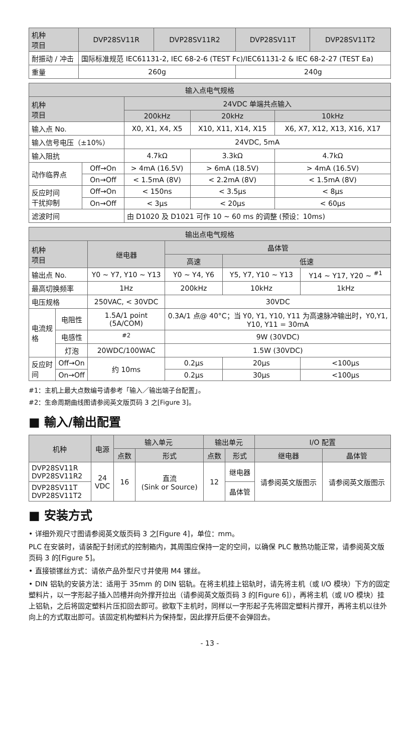| 机种 项目 | DVP28SV11R | DVP28SV11R2 | DVP28SV11T | DVP28SV11T2 |
| --- | --- | --- | --- | --- |
| 耐振动 / 冲击 | 国际标准规范 IEC61131-2, IEC 68-2-6 (TEST Fc)/IEC61131-2 & IEC 68-2-27 (TEST Ea) | | | |
| 重量 | 260g | | 240g | |
| 输入点电气规格 | | | | |
| --- | --- | --- | --- | --- |
| 机种 项目 | | 24VDC 单端共点输入 | | |
| | | 200kHz | 20kHz | 10kHz |
| 输入点 No. | | X0, X1, X4, X5 | X10, X11, X14, X15 | X6, X7, X12, X13, X16, X17 |
| 输入信号电压（±10%） | | 24VDC, 5mA | | |
| 输入阻抗 | | 4.7kΩ | 3.3kΩ | 4.7kΩ |
| 动作临界点 | Off→On | > 4mA (16.5V) | > 6mA (18.5V) | > 4mA (16.5V) |
| | On→Off | < 1.5mA (8V) | < 2.2mA (8V) | < 1.5mA (8V) |
| 反应时间 干扰抑制 | Off→On | < 150ns | < 3.5μs | < 8μs |
| | On→Off | < 3μs | < 20μs | < 60μs |
| 滤波时间 | | 由 D1020 及 D1021 可作 10 ~ 60 ms 的调整 (预设：10ms) | | |
| 输出点电气规格 | | | | | |
| --- | --- | --- | --- | --- | --- |
| 机种 项目 | | 继电器 | 晶体管 | | |
| | | | 高速 | 低速 | |
| 输出点 No. | | Y0 ~ Y7, Y10 ~ Y13 | Y0 ~ Y4, Y6 | Y5, Y7, Y10 ~ Y13 | Y14 ~ Y17, Y20 ~ <sup>#1</sup> |
| 最高切换频率 | | 1Hz | 200kHz | 10kHz | 1kHz |
| 电压规格 | | 250VAC, < 30VDC | 30VDC | | |
| 电流规格 | 电阻性 | 1.5A/1 point (5A/COM) | 0.3A/1 点@ 40°C；当 Y0, Y1, Y10, Y11 为高速脉冲输出时，Y0,Y1, Y10, Y11 = 30mA | | |
| | 电感性 | <sup>#2</sup> | 9W (30VDC) | | |
| | 灯泡 | 20WDC/100WAC | 1.5W (30VDC) | | |
| 反应时间 | Off→On | 约 10ms | 0.2μs | 20μs | <100μs |
| | On→Off | | 0.2μs | 30μs | <100μs |
#1：主机上最大点数编号请参考「输入／输出端子台配置」。
#2：生命周期曲线图请参阅英文版页码 3 之[Figure 3]。
■ 輸入/輸出配置
| 机种 | 电源 | 输入单元 | | 输出单元 | | I/O 配置 | |
| --- | --- | --- | --- | --- | --- | --- | --- |
| | | 点数 | 形式 | 点数 | 形式 | 继电器 | 晶体管 |
| DVP28SV11R DVP28SV11R2 | 24 VDC | 16 | 直流 (Sink or Source) | 12 | 继电器 | 请参阅英文版图示 | 请参阅英文版图示 |
| DVP28SV11T DVP28SV11T2 | | | | | 晶体管 | | |
■ 安装方式
• 详细外观尺寸图请参阅英文版页码 3 之[Figure 4]，单位：mm。
PLC 在安装时，请装配于封闭式的控制箱内，其周围应保持一定的空间，以确保 PLC 散热功能正常，请参阅英文版页码 3 的[Figure 5]。
• 直接锁镙丝方式：请依产品外型尺寸并使用 M4 镙丝。
• DIN 铝轨的安装方法：适用于 35mm 的 DIN 铝轨。在将主机挂上铝轨时，请先将主机（或 I/O 模块）下方的固定塑料片，以一字形起子插入凹槽并向外撑开拉出（请参阅英文版页码 3 的[Figure 6]），再将主机（或 I/O 模块）挂上铝轨，之后将固定塑料片压扣回去即可。欲取下主机时，同样以一字形起子先将固定塑料片撑开，再将主机以往外向上的方式取出即可。该固定机构塑料片为保持型，因此撑开后便不会弹回去。
- 13 -